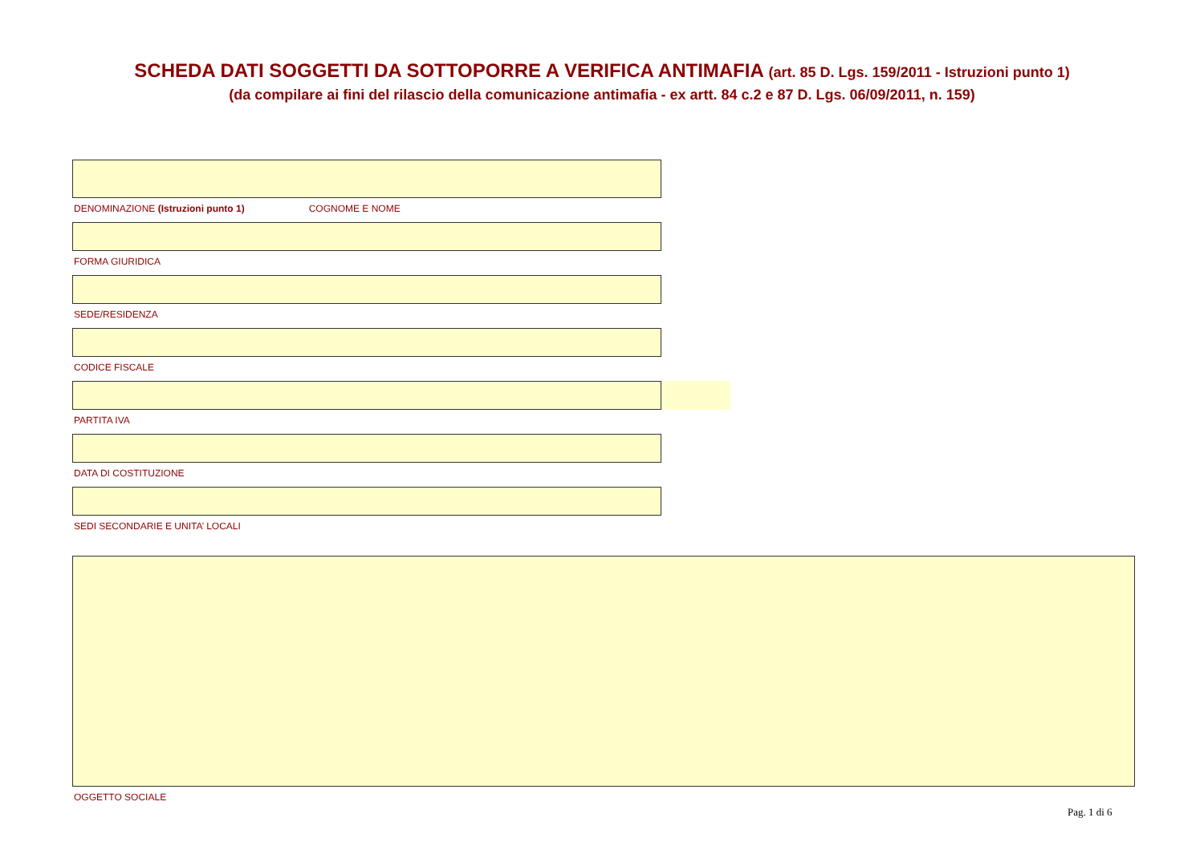SCHEDA DATI SOGGETTI DA SOTTOPORRE A VERIFICA ANTIMAFIA (art. 85 D. Lgs. 159/2011 - Istruzioni punto 1)
(da compilare ai fini del rilascio della comunicazione antimafia - ex artt. 84 c.2 e 87 D. Lgs. 06/09/2011, n. 159)
DENOMINAZIONE (Istruzioni punto 1) COGNOME E NOME
FORMA GIURIDICA
SEDE/RESIDENZA
CODICE FISCALE
PARTITA IVA
DATA DI COSTITUZIONE
SEDI SECONDARIE E UNITA’ LOCALI
OGGETTO SOCIALE
Pag. 1 di 6